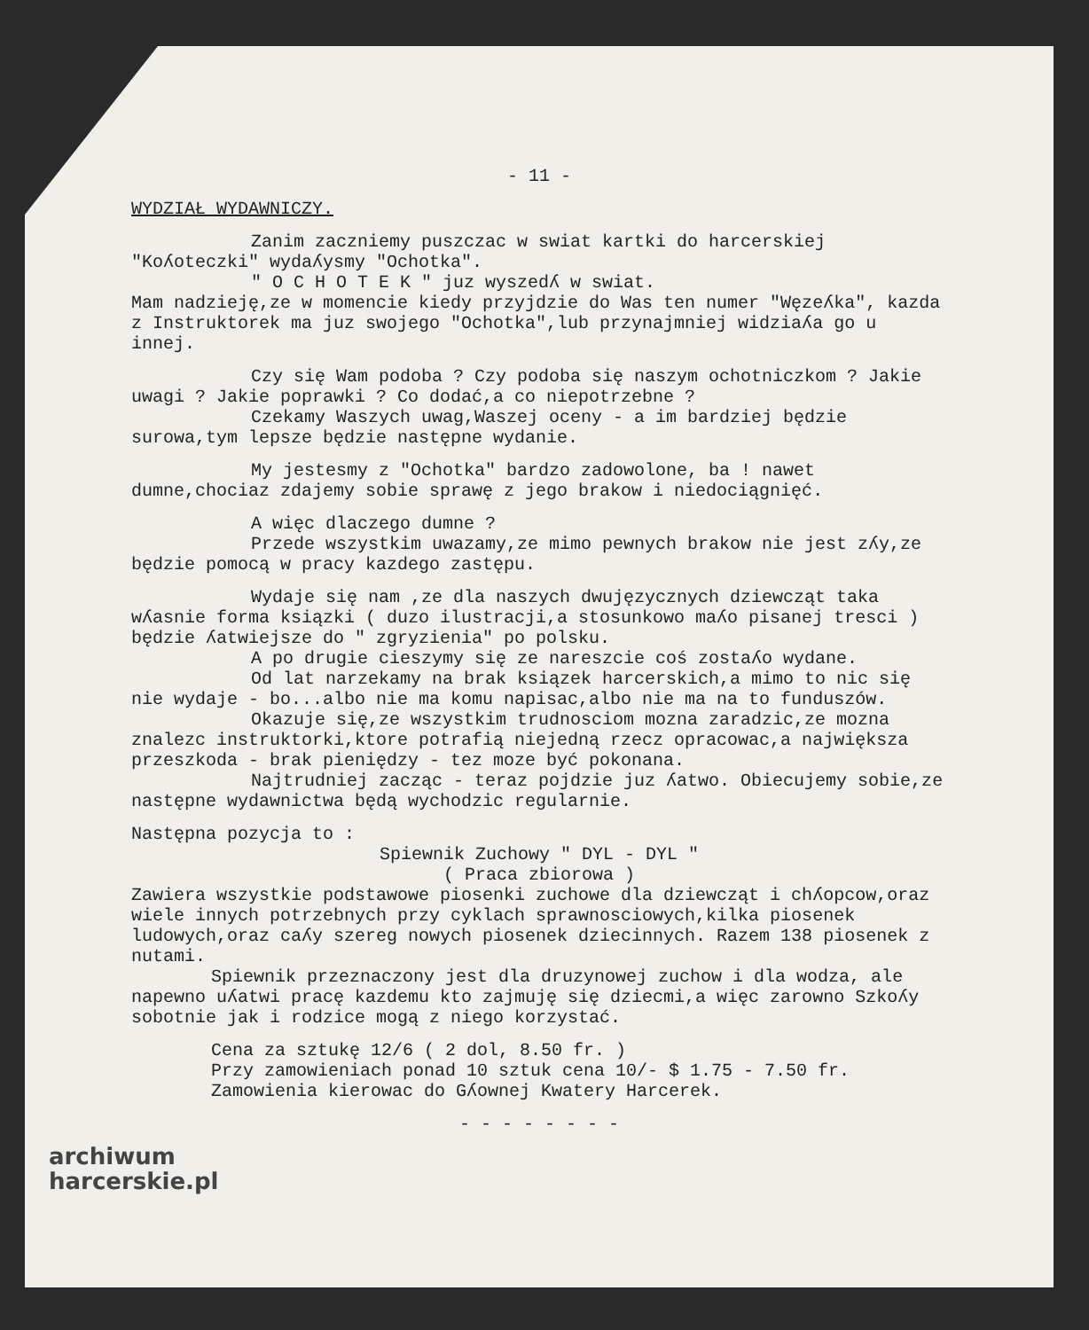- 11 -
WYDZIAŁ WYDAWNICZY.
Zanim zaczniemy puszczac w swiat kartki do harcerskiej "Koʎoteczki" wydaʎysmy "Ochotka".
" O C H O T E K " juz wyszedʎ w swiat.
Mam nadzieję,ze w momencie kiedy przyjdzie do Was ten numer "Węzeʎka", kazda z Instruktorek ma juz swojego "Ochotka",lub przynajmniej widziaʎa go u innej.
Czy się Wam podoba ? Czy podoba się naszym ochotniczkom ? Jakie uwagi ? Jakie poprawki ? Co dodać,a co niepotrzebne ?
Czekamy Waszych uwag,Waszej oceny - a im bardziej będzie surowa,tym lepsze będzie następne wydanie.
My jestesmy z "Ochotka" bardzo zadowolone, ba ! nawet dumne,chociaz zdajemy sobie sprawę z jego brakow i niedociągnięć.
A więc dlaczego dumne ?
Przede wszystkim uwazamy,ze mimo pewnych brakow nie jest zʎy,ze będzie pomocą w pracy kazdego zastępu.
Wydaje się nam ,ze dla naszych dwujęzycznych dziewcząt taka wʎasnie forma ksiązki ( duzo ilustracji,a stosunkowo maʎo pisanej tresci ) będzie ʎatwiejsze do " zgryzienia" po polsku.
A po drugie cieszymy się ze nareszcie coś zostaʎo wydane.
Od lat narzekamy na brak ksiązek harcerskich,a mimo to nic się nie wydaje - bo...albo nie ma komu napisac,albo nie ma na to funduszów.
Okazuje się,ze wszystkim trudnosciom mozna zaradzic,ze mozna znalezc instruktorki,ktore potrafią niejedną rzecz opracowac,a największa przeszkoda - brak pieniędzy - tez moze być pokonana.
Najtrudniej zacząc - teraz pojdzie juz ʎatwo. Obiecujemy sobie,ze następne wydawnictwa będą wychodzic regularnie.
Następna pozycja to :
Spiewnik Zuchowy " DYL - DYL "
( Praca zbiorowa )
Zawiera wszystkie podstawowe piosenki zuchowe dla dziewcząt i chʎopcow,oraz wiele innych potrzebnych przy cyklach sprawnosciowych,kilka piosenek ludowych,oraz caʎy szereg nowych piosenek dziecinnych. Razem 138 piosenek z nutami.
Spiewnik przeznaczony jest dla druzynowej zuchow i dla wodza, ale napewno uʎatwi pracę kazdemu kto zajmuję się dziecmi,a więc zarowno Szkoʎy sobotnie jak i rodzice mogą z niego korzystać.
Cena za sztukę 12/6 ( 2 dol, 8.50 fr. )
Przy zamowieniach ponad 10 sztuk cena 10/- $ 1.75 - 7.50 fr.
Zamowienia kierowac do Gʎownej Kwatery Harcerek.
- - - - - - - -
archiwum
harcerskie.pl